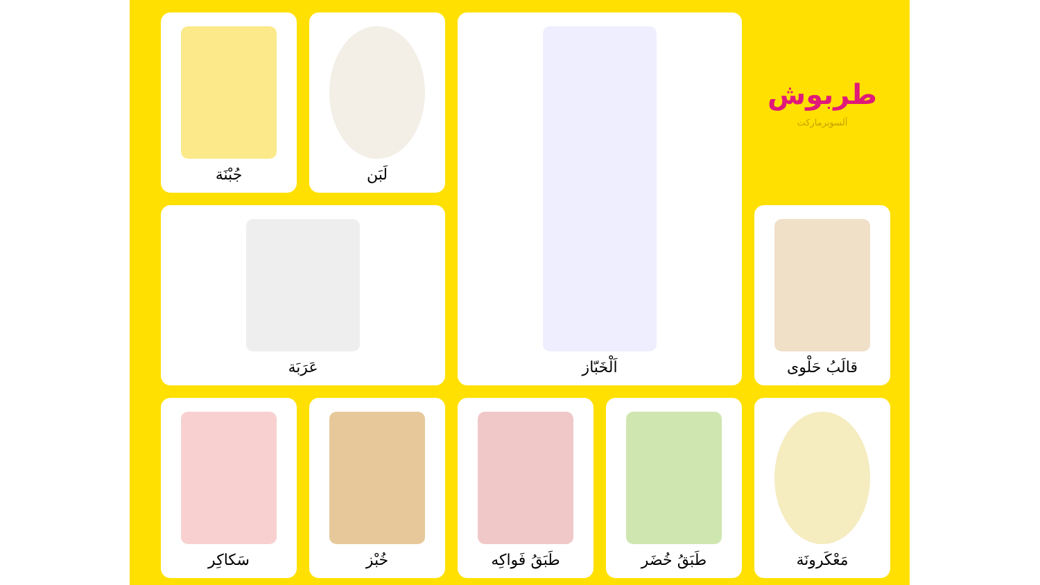طربوش
آلسوبرماركت
اَلْخَبّاز
لَبَن
جُبْنَة
قالَبُ حَلْوى
عَرَبَة
مَعْكَرونَة
طَبَقُ خُضَر
طَبَقُ فَواكِه
خُبْز
سَكاكِر